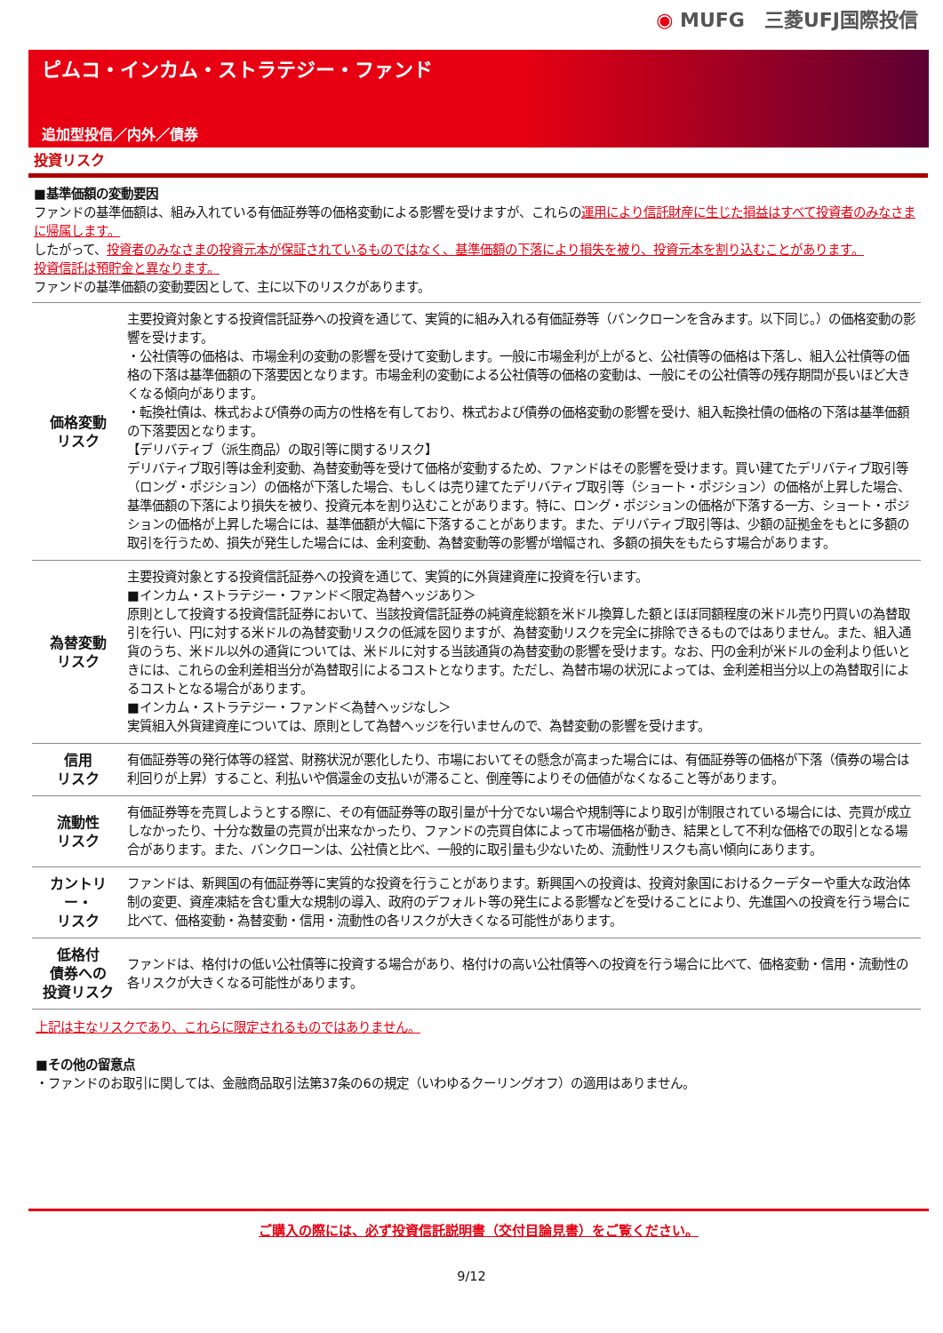◉ MUFG　三菱UFJ国際投信
ピムコ・インカム・ストラテジー・ファンド
追加型投信／内外／債券
投資リスク
■基準価額の変動要因
ファンドの基準価額は、組み入れている有価証券等の価格変動による影響を受けますが、これらの運用により信託財産に生じた損益はすべて投資者のみなさまに帰属します。
したがって、投資者のみなさまの投資元本が保証されているものではなく、基準価額の下落により損失を被り、投資元本を割り込むことがあります。
投資信託は預貯金と異なります。
ファンドの基準価額の変動要因として、主に以下のリスクがあります。
| 価格変動 リスク | 主要投資対象とする投資信託証券への投資を通じて、実質的に組み入れる有価証券等（バンクローンを含みます。以下同じ。）の価格変動の影響を受けます。 ・公社債等の価格は、市場金利の変動の影響を受けて変動します。一般に市場金利が上がると、公社債等の価格は下落し、組入公社債等の価格の下落は基準価額の下落要因となります。市場金利の変動による公社債等の価格の変動は、一般にその公社債等の残存期間が長いほど大きくなる傾向があります。 ・転換社債は、株式および債券の両方の性格を有しており、株式および債券の価格変動の影響を受け、組入転換社債の価格の下落は基準価額の下落要因となります。 【デリバティブ（派生商品）の取引等に関するリスク】 デリバティブ取引等は金利変動、為替変動等を受けて価格が変動するため、ファンドはその影響を受けます。買い建てたデリバティブ取引等（ロング・ポジション）の価格が下落した場合、もしくは売り建てたデリバティブ取引等（ショート・ポジション）の価格が上昇した場合、基準価額の下落により損失を被り、投資元本を割り込むことがあります。特に、ロング・ポジションの価格が下落する一方、ショート・ポジションの価格が上昇した場合には、基準価額が大幅に下落することがあります。また、デリバティブ取引等は、少額の証拠金をもとに多額の取引を行うため、損失が発生した場合には、金利変動、為替変動等の影響が増幅され、多額の損失をもたらす場合があります。 |
| 為替変動 リスク | 主要投資対象とする投資信託証券への投資を通じて、実質的に外貨建資産に投資を行います。 ■インカム・ストラテジー・ファンド＜限定為替ヘッジあり＞ 原則として投資する投資信託証券において、当該投資信託証券の純資産総額を米ドル換算した額とほぼ同額程度の米ドル売り円買いの為替取引を行い、円に対する米ドルの為替変動リスクの低減を図りますが、為替変動リスクを完全に排除できるものではありません。また、組入通貨のうち、米ドル以外の通貨については、米ドルに対する当該通貨の為替変動の影響を受けます。なお、円の金利が米ドルの金利より低いときには、これらの金利差相当分が為替取引によるコストとなります。ただし、為替市場の状況によっては、金利差相当分以上の為替取引によるコストとなる場合があります。 ■インカム・ストラテジー・ファンド＜為替ヘッジなし＞ 実質組入外貨建資産については、原則として為替ヘッジを行いませんので、為替変動の影響を受けます。 |
| 信用 リスク | 有価証券等の発行体等の経営、財務状況が悪化したり、市場においてその懸念が高まった場合には、有価証券等の価格が下落（債券の場合は利回りが上昇）すること、利払いや償還金の支払いが滞ること、倒産等によりその価値がなくなること等があります。 |
| 流動性 リスク | 有価証券等を売買しようとする際に、その有価証券等の取引量が十分でない場合や規制等により取引が制限されている場合には、売買が成立しなかったり、十分な数量の売買が出来なかったり、ファンドの売買自体によって市場価格が動き、結果として不利な価格での取引となる場合があります。また、バンクローンは、公社債と比べ、一般的に取引量も少ないため、流動性リスクも高い傾向にあります。 |
| カントリー・ リスク | ファンドは、新興国の有価証券等に実質的な投資を行うことがあります。新興国への投資は、投資対象国におけるクーデターや重大な政治体制の変更、資産凍結を含む重大な規制の導入、政府のデフォルト等の発生による影響などを受けることにより、先進国への投資を行う場合に比べて、価格変動・為替変動・信用・流動性の各リスクが大きくなる可能性があります。 |
| 低格付 債券への 投資リスク | ファンドは、格付けの低い公社債等に投資する場合があり、格付けの高い公社債等への投資を行う場合に比べて、価格変動・信用・流動性の各リスクが大きくなる可能性があります。 |
上記は主なリスクであり、これらに限定されるものではありません。
■その他の留意点
・ファンドのお取引に関しては、金融商品取引法第37条の6の規定（いわゆるクーリングオフ）の適用はありません。
ご購入の際には、必ず投資信託説明書（交付目論見書）をご覧ください。
9/12